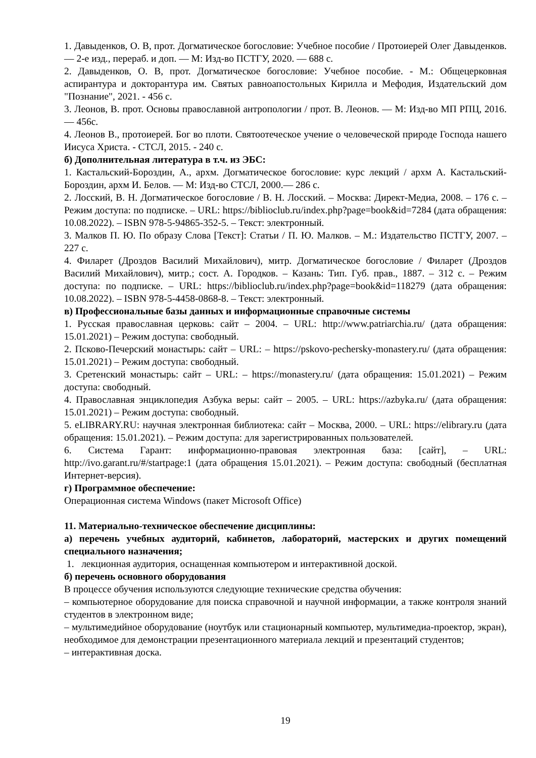1. Давыденков, О. В, прот. Догматическое богословие: Учебное пособие / Протоиерей Олег Давыденков. — 2-е изд., перераб. и доп. — М: Изд-во ПСТГУ, 2020. — 688 с.
2. Давыденков, О. В, прот. Догматическое богословие: Учебное пособие. - М.: Общецерковная аспирантура и докторантура им. Святых равноапостольных Кирилла и Мефодия, Издательский дом "Познание", 2021. - 456 с.
3. Леонов, В. прот. Основы православной антропологии / прот. В. Леонов. — М: Изд-во МП РПЦ, 2016. — 456с.
4. Леонов В., протоиерей. Бог во плоти. Святоотеческое учение о человеческой природе Господа нашего Иисуса Христа. - СТСЛ, 2015. - 240 с.
б) Дополнительная литература в т.ч. из ЭБС:
1. Кастальский-Бороздин, А., архм. Догматическое богословие: курс лекций / архм А. Кастальский-Бороздин, архм И. Белов. — М: Изд-во СТСЛ, 2000.— 286 с.
2. Лосский, В. Н. Догматическое богословие / В. Н. Лосский. – Москва: Директ-Медиа, 2008. – 176 с. – Режим доступа: по подписке. – URL: https://biblioclub.ru/index.php?page=book&id=7284 (дата обращения: 10.08.2022). – ISBN 978-5-94865-352-5. – Текст: электронный.
3. Малков П. Ю. По образу Слова [Текст]: Статьи / П. Ю. Малков. – М.: Издательство ПСТГУ, 2007. – 227 с.
4. Филарет (Дроздов Василий Михайлович), митр. Догматическое богословие / Филарет (Дроздов Василий Михайлович), митр.; сост. А. Городков. – Казань: Тип. Губ. прав., 1887. – 312 с. – Режим доступа: по подписке. – URL: https://biblioclub.ru/index.php?page=book&id=118279 (дата обращения: 10.08.2022). – ISBN 978-5-4458-0868-8. – Текст: электронный.
в) Профессиональные базы данных и информационные справочные системы
1. Русская православная церковь: сайт – 2004. – URL: http://www.patriarchia.ru/ (дата обращения: 15.01.2021) – Режим доступа: свободный.
2. Псково-Печерский монастырь: сайт – URL: – https://pskovo-pechersky-monastery.ru/ (дата обращения: 15.01.2021) – Режим доступа: свободный.
3. Сретенский монастырь: сайт – URL: – https://monastery.ru/ (дата обращения: 15.01.2021) – Режим доступа: свободный.
4. Православная энциклопедия Азбука веры: сайт – 2005. – URL: https://azbyka.ru/ (дата обращения: 15.01.2021) – Режим доступа: свободный.
5. eLIBRARY.RU: научная электронная библиотека: сайт – Москва, 2000. – URL: https://elibrary.ru (дата обращения: 15.01.2021). – Режим доступа: для зарегистрированных пользователей.
6. Система Гарант: информационно-правовая электронная база: [сайт], – URL: http://ivo.garant.ru/#/startpage:1 (дата обращения 15.01.2021). – Режим доступа: свободный (бесплатная Интернет-версия).
г) Программное обеспечение:
Операционная система Windows (пакет Microsoft Office)
11. Материально-техническое обеспечение дисциплины:
а) перечень учебных аудиторий, кабинетов, лабораторий, мастерских и других помещений специального назначения;
1. лекционная аудитория, оснащенная компьютером и интерактивной доской.
б) перечень основного оборудования
В процессе обучения используются следующие технические средства обучения:
– компьютерное оборудование для поиска справочной и научной информации, а также контроля знаний студентов в электронном виде;
– мультимедийное оборудование (ноутбук или стационарный компьютер, мультимедиа-проектор, экран), необходимое для демонстрации презентационного материала лекций и презентаций студентов;
– интерактивная доска.
19